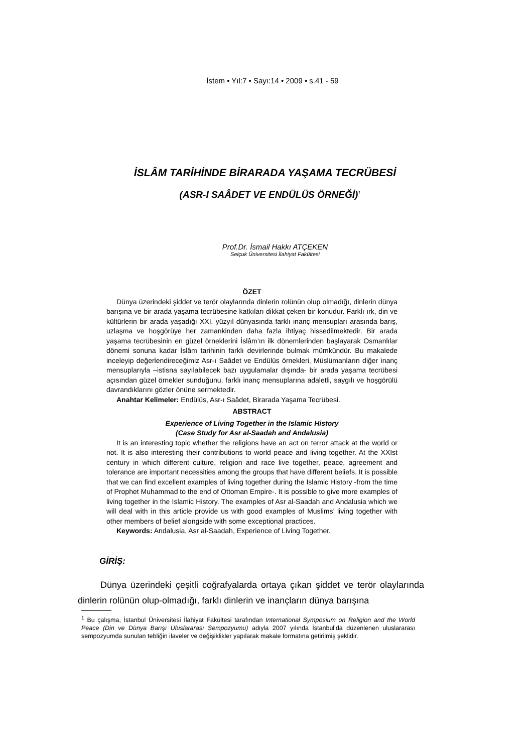İstem • Yıl:7 • Sayı:14 • 2009 • s.41 - 59
İSLÂM TARİHİNDE BİRARADA YAŞAMA TECRÜBESİ
(ASR-I SAÂDET VE ENDÜLÜS ÖRNEĞİ)<sup>1</sup>
Prof.Dr. İsmail Hakkı ATÇEKEN
Selçuk Üniversitesi İlahiyat Fakültesi
ÖZET
Dünya üzerindeki şiddet ve terör olaylarında dinlerin rolünün olup olmadığı, dinlerin dünya barışına ve bir arada yaşama tecrübesine katkıları dikkat çeken bir konudur. Farklı ırk, din ve kültürlerin bir arada yaşadığı XXI. yüzyıl dünyasında farklı inanç mensupları arasında barış, uzlaşma ve hoşgörüye her zamankinden daha fazla ihtiyaç hissedilmektedir. Bir arada yaşama tecrübesinin en güzel örneklerini İslâm’ın ilk dönemlerinden başlayarak Osmanlılar dönemi sonuna kadar İslâm tarihinin farklı devirlerinde bulmak mümkündür. Bu makalede inceleyip değerlendireceğimiz Asr-ı Saâdet ve Endülüs örnekleri, Müslümanların diğer inanç mensuplarıyla –istisna sayılabilecek bazı uygulamalar dışında- bir arada yaşama tecrübesi açısından güzel örnekler sunduğunu, farklı inanç mensuplarına adaletli, saygılı ve hoşgörülü davrandıklarını gözler önüne sermektedir.
Anahtar Kelimeler: Endülüs, Asr-ı Saâdet, Birarada Yaşama Tecrübesi.
ABSTRACT
Experience of Living Together in the Islamic History
(Case Study for Asr al-Saadah and Andalusia)
It is an interesting topic whether the religions have an act on terror attack at the world or not. It is also interesting their contributions to world peace and living together. At the XXIst century in which different culture, religion and race live together, peace, agreement and tolerance are important necessities among the groups that have different beliefs. It is possible that we can find excellent examples of living together during the Islamic History -from the time of Prophet Muhammad to the end of Ottoman Empire-. It is possible to give more examples of living together in the Islamic History. The examples of Asr al-Saadah and Andalusia which we will deal with in this article provide us with good examples of Muslims’ living together with other members of belief alongside with some exceptional practices.
Keywords: Andalusia, Asr al-Saadah, Experience of Living Together.
GİRİŞ:
Dünya üzerindeki çeşitli coğrafyalarda ortaya çıkan şiddet ve terör olaylarında dinlerin rolünün olup-olmadığı, farklı dinlerin ve inançların dünya barışına
<sup>1</sup> Bu çalışma, İstanbul Üniversitesi İlahiyat Fakültesi tarafından International Symposium on Religion and the World Peace (Din ve Dünya Barışı Uluslararası Sempozyumu) adıyla 2007 yılında İstanbul’da düzenlenen uluslararası sempozyumda sunulan tebliğin ilaveler ve değişiklikler yapılarak makale formatına getirilmiş şeklidir.